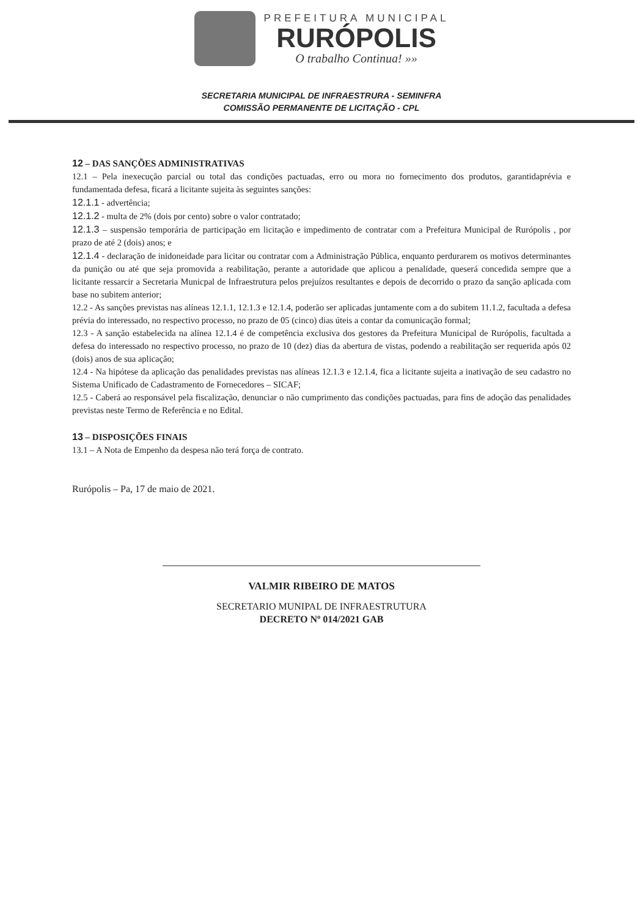PREFEITURA MUNICIPAL
RURÓPOLIS
O trabalho Continua! »»
SECRETARIA MUNICIPAL DE INFRAESTRURA - SEMINFRA
COMISSÃO PERMANENTE DE LICITAÇÃO - CPL
12 – DAS SANÇÕES ADMINISTRATIVAS
12.1 – Pela inexecução parcial ou total das condições pactuadas, erro ou mora no fornecimento dos produtos, garantidaprévia e fundamentada defesa, ficará a licitante sujeita às seguintes sanções:
12.1.1 - advertência;
12.1.2 - multa de 2% (dois por cento) sobre o valor contratado;
12.1.3 – suspensão temporária de participação em licitação e impedimento de contratar com a Prefeitura Municipal de Rurópolis , por prazo de até 2 (dois) anos; e
12.1.4 - declaração de inidoneidade para licitar ou contratar com a Administração Pública, enquanto perdurarem os motivos determinantes da punição ou até que seja promovida a reabilitação, perante a autoridade que aplicou a penalidade, queserá concedida sempre que a licitante ressarcir a Secretaria Municpal de Infraestrutura pelos prejuízos resultantes e depois de decorrido o prazo da sanção aplicada com base no subitem anterior;
12.2 - As sanções previstas nas alíneas 12.1.1, 12.1.3 e 12.1.4, poderão ser aplicadas juntamente com a do subitem 11.1.2, facultada a defesa prévia do interessado, no respectivo processo, no prazo de 05 (cinco) dias úteis a contar da comunicação formal;
12.3 - A sanção estabelecida na alínea 12.1.4 é de competência exclusiva dos gestores da Prefeitura Municipal de Rurópolis, facultada a defesa do interessado no respectivo processo, no prazo de 10 (dez) dias da abertura de vistas, podendo a reabilitação ser requerida após 02 (dois) anos de sua aplicação;
12.4 - Na hipótese da aplicação das penalidades previstas nas alíneas 12.1.3 e 12.1.4, fica a licitante sujeita a inativação de seu cadastro no Sistema Unificado de Cadastramento de Fornecedores – SICAF;
12.5 - Caberá ao responsável pela fiscalização, denunciar o não cumprimento das condições pactuadas, para fins de adoção das penalidades previstas neste Termo de Referência e no Edital.
13 – DISPOSIÇÕES FINAIS
13.1 – A Nota de Empenho da despesa não terá força de contrato.
Rurópolis – Pa, 17 de maio de 2021.
VALMIR RIBEIRO DE MATOS
SECRETARIO MUNIPAL DE INFRAESTRUTURA
DECRETO Nº 014/2021 GAB